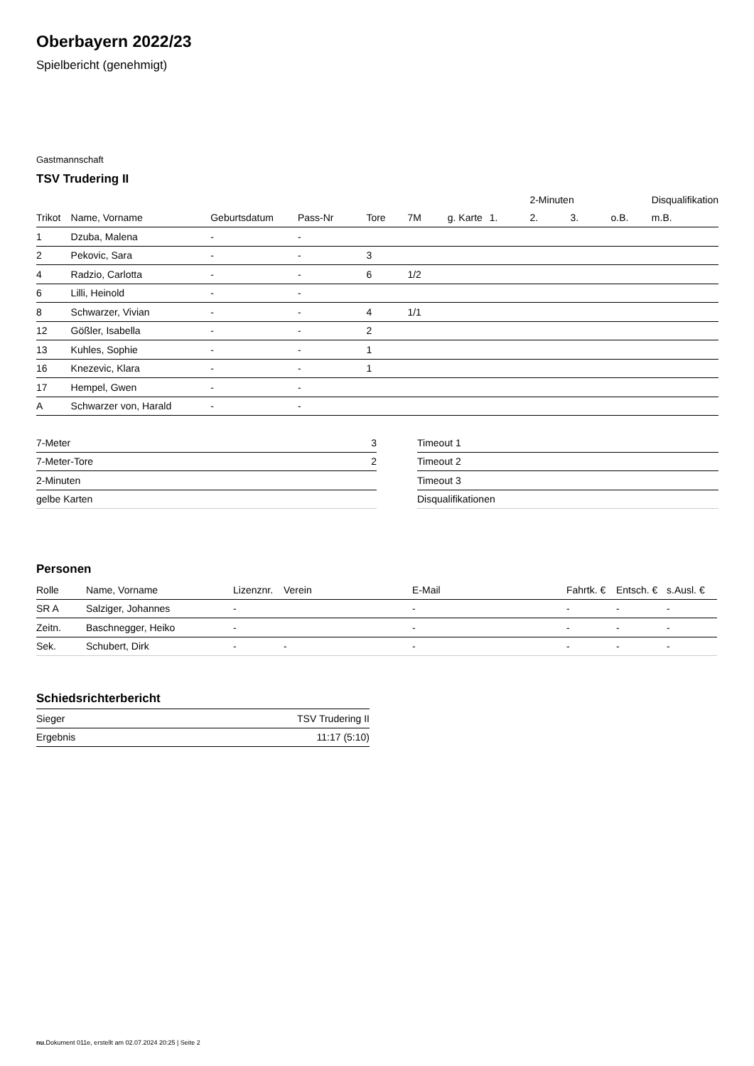Oberbayern 2022/23
Spielbericht (genehmigt)
Gastmannschaft
TSV Trudering II
| | | | | | | | | 2-Minuten | | | Disqualifikation |
| --- | --- | --- | --- | --- | --- | --- | --- | --- | --- | --- | --- |
| Trikot | Name, Vorname | Geburtsdatum | Pass-Nr | Tore | 7M | g. Karte | 1. | 2. | 3. | o.B. | m.B. |
| 1 | Dzuba, Malena | - | - | | | | | | | | |
| 2 | Pekovic, Sara | - | - | 3 | | | | | | | |
| 4 | Radzio, Carlotta | - | - | 6 | 1/2 | | | | | | |
| 6 | Lilli, Heinold | - | - | | | | | | | | |
| 8 | Schwarzer, Vivian | - | - | 4 | 1/1 | | | | | | |
| 12 | Gößler, Isabella | - | - | 2 | | | | | | | |
| 13 | Kuhles, Sophie | - | - | 1 | | | | | | | |
| 16 | Knezevic, Klara | - | - | 1 | | | | | | | |
| 17 | Hempel, Gwen | - | - | | | | | | | | |
| A | Schwarzer von, Harald | - | - | | | | | | | | |
| 7-Meter | 3 |
| 7-Meter-Tore | 2 |
| 2-Minuten | |
| gelbe Karten | |
| Timeout 1 |
| Timeout 2 |
| Timeout 3 |
| Disqualifikationen |
Personen
| Rolle | Name, Vorname | Lizenznr. | Verein | E-Mail | Fahrtk. € | Entsch. € | s.Ausl. € |
| --- | --- | --- | --- | --- | --- | --- | --- |
| SR A | Salziger, Johannes | - | | - | - | - | - |
| Zeitn. | Baschnegger, Heiko | - | | - | - | - | - |
| Sek. | Schubert, Dirk | - | - | - | - | - | - |
Schiedsrichterbericht
| Sieger | TSV Trudering II |
| Ergebnis | 11:17 (5:10) |
nu.Dokument 011e, erstellt am 02.07.2024 20:25 | Seite 2